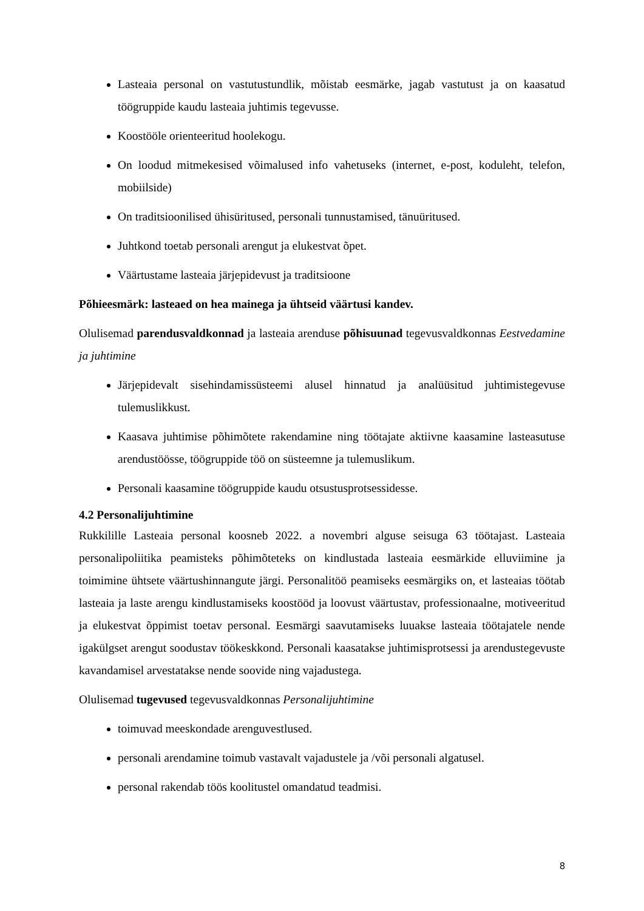Lasteaia personal on vastutustundlik, mõistab eesmärke, jagab vastutust ja on kaasatud töögruppide kaudu lasteaia juhtimis tegevusse.
Koostööle orienteeritud hoolekogu.
On loodud mitmekesised võimalused info vahetuseks (internet, e-post, koduleht, telefon, mobiilside)
On traditsioonilised ühisüritused, personali tunnustamised, tänuüritused.
Juhtkond toetab personali arengut ja elukestvat õpet.
Väärtustame lasteaia järjepidevust ja traditsioone
Põhieesmärk: lasteaed on hea mainega ja ühtseid väärtusi kandev.
Olulisemad parendusvaldkonnad ja lasteaia arenduse põhisuunad tegevusvaldkonnas Eestvedamine ja juhtimine
Järjepidevalt sisehindamissüsteemi alusel hinnatud ja analüüsitud juhtimistegevuse tulemuslikkust.
Kaasava juhtimise põhimõtete rakendamine ning töötajate aktiivne kaasamine lasteasutuse arendustöösse, töögruppide töö on süsteemne ja tulemuslikum.
Personali kaasamine töögruppide kaudu otsustusprotsessidesse.
4.2 Personalijuhtimine
Rukkilille Lasteaia personal koosneb 2022. a novembri alguse seisuga 63 töötajast. Lasteaia personalipoliitika peamisteks põhimõteteks on kindlustada lasteaia eesmärkide elluviimine ja toimimine ühtsete väärtushinnangute järgi. Personalitöö peamiseks eesmärgiks on, et lasteaias töötab lasteaia ja laste arengu kindlustamiseks koostööd ja loovust väärtustav, professionaalne, motiveeritud ja elukestvat õppimist toetav personal. Eesmärgi saavutamiseks luuakse lasteaia töötajatele nende igakülgset arengut soodustav töökeskkond. Personali kaasatakse juhtimisprotsessi ja arendustegevuste kavandamisel arvestatakse nende soovide ning vajadustega.
Olulisemad tugevused tegevusvaldkonnas Personalijuhtimine
toimuvad meeskondade arenguvestlused.
personali arendamine toimub vastavalt vajadustele ja /või personali algatusel.
personal rakendab töös koolitustel omandatud teadmisi.
8